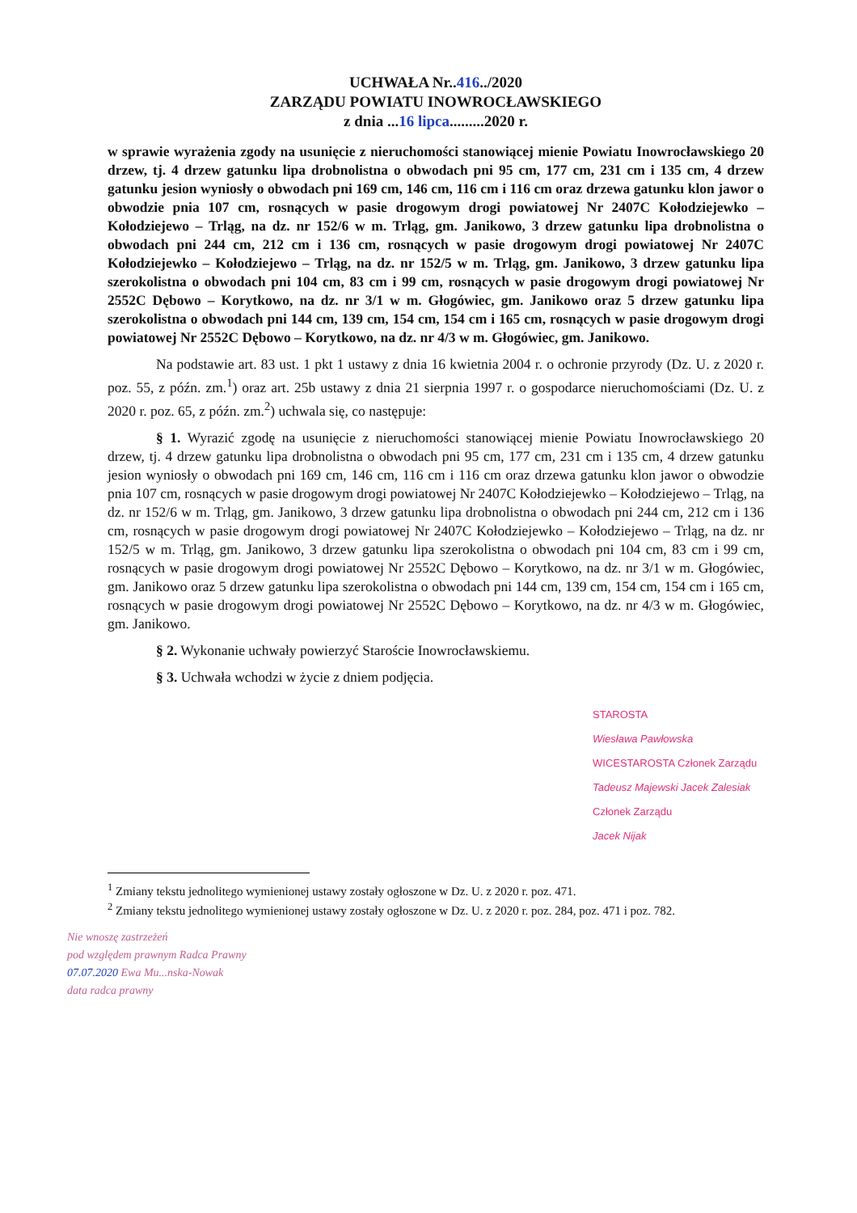UCHWAŁA Nr..416../2020
ZARZĄDU POWIATU INOWROCŁAWSKIEGO
z dnia ...16 lipca.........2020 r.
w sprawie wyrażenia zgody na usunięcie z nieruchomości stanowiącej mienie Powiatu Inowrocławskiego 20 drzew, tj. 4 drzew gatunku lipa drobnolistna o obwodach pni 95 cm, 177 cm, 231 cm i 135 cm, 4 drzew gatunku jesion wyniosły o obwodach pni 169 cm, 146 cm, 116 cm i 116 cm oraz drzewa gatunku klon jawor o obwodzie pnia 107 cm, rosnących w pasie drogowym drogi powiatowej Nr 2407C Kołodziejewko – Kołodziejewo – Trląg, na dz. nr 152/6 w m. Trląg, gm. Janikowo, 3 drzew gatunku lipa drobnolistna o obwodach pni 244 cm, 212 cm i 136 cm, rosnących w pasie drogowym drogi powiatowej Nr 2407C Kołodziejewko – Kołodziejewo – Trląg, na dz. nr 152/5 w m. Trląg, gm. Janikowo, 3 drzew gatunku lipa szerokolistna o obwodach pni 104 cm, 83 cm i 99 cm, rosnących w pasie drogowym drogi powiatowej Nr 2552C Dębowo – Korytkowo, na dz. nr 3/1 w m. Głogówiec, gm. Janikowo oraz 5 drzew gatunku lipa szerokolistna o obwodach pni 144 cm, 139 cm, 154 cm, 154 cm i 165 cm, rosnących w pasie drogowym drogi powiatowej Nr 2552C Dębowo – Korytkowo, na dz. nr 4/3 w m. Głogówiec, gm. Janikowo.
Na podstawie art. 83 ust. 1 pkt 1 ustawy z dnia 16 kwietnia 2004 r. o ochronie przyrody (Dz. U. z 2020 r. poz. 55, z późn. zm.<sup>1</sup>) oraz art. 25b ustawy z dnia 21 sierpnia 1997 r. o gospodarce nieruchomościami (Dz. U. z 2020 r. poz. 65, z późn. zm.<sup>2</sup>) uchwala się, co następuje:
§ 1. Wyrazić zgodę na usunięcie z nieruchomości stanowiącej mienie Powiatu Inowrocławskiego 20 drzew, tj. 4 drzew gatunku lipa drobnolistna o obwodach pni 95 cm, 177 cm, 231 cm i 135 cm, 4 drzew gatunku jesion wyniosły o obwodach pni 169 cm, 146 cm, 116 cm i 116 cm oraz drzewa gatunku klon jawor o obwodzie pnia 107 cm, rosnących w pasie drogowym drogi powiatowej Nr 2407C Kołodziejewko – Kołodziejewo – Trląg, na dz. nr 152/6 w m. Trląg, gm. Janikowo, 3 drzew gatunku lipa drobnolistna o obwodach pni 244 cm, 212 cm i 136 cm, rosnących w pasie drogowym drogi powiatowej Nr 2407C Kołodziejewko – Kołodziejewo – Trląg, na dz. nr 152/5 w m. Trląg, gm. Janikowo, 3 drzew gatunku lipa szerokolistna o obwodach pni 104 cm, 83 cm i 99 cm, rosnących w pasie drogowym drogi powiatowej Nr 2552C Dębowo – Korytkowo, na dz. nr 3/1 w m. Głogówiec, gm. Janikowo oraz 5 drzew gatunku lipa szerokolistna o obwodach pni 144 cm, 139 cm, 154 cm, 154 cm i 165 cm, rosnących w pasie drogowym drogi powiatowej Nr 2552C Dębowo – Korytkowo, na dz. nr 4/3 w m. Głogówiec, gm. Janikowo.
§ 2. Wykonanie uchwały powierzyć Staroście Inowrocławskiemu.
§ 3. Uchwała wchodzi w życie z dniem podjęcia.
STAROSTA
Wiesława Pawłowska
WICESTAROSTA Członek Zarządu
Tadeusz Majewski Jacek Zalesiak
Członek Zarządu
Jacek Nijak
<sup>1</sup> Zmiany tekstu jednolitego wymienionej ustawy zostały ogłoszone w Dz. U. z 2020 r. poz. 471.
<sup>2</sup> Zmiany tekstu jednolitego wymienionej ustawy zostały ogłoszone w Dz. U. z 2020 r. poz. 284, poz. 471 i poz. 782.
Nie wnoszę zastrzeżeń
pod względem prawnym Radca Prawny
07.07.2020 Ewa Mu...nska-Nowak
data radca prawny